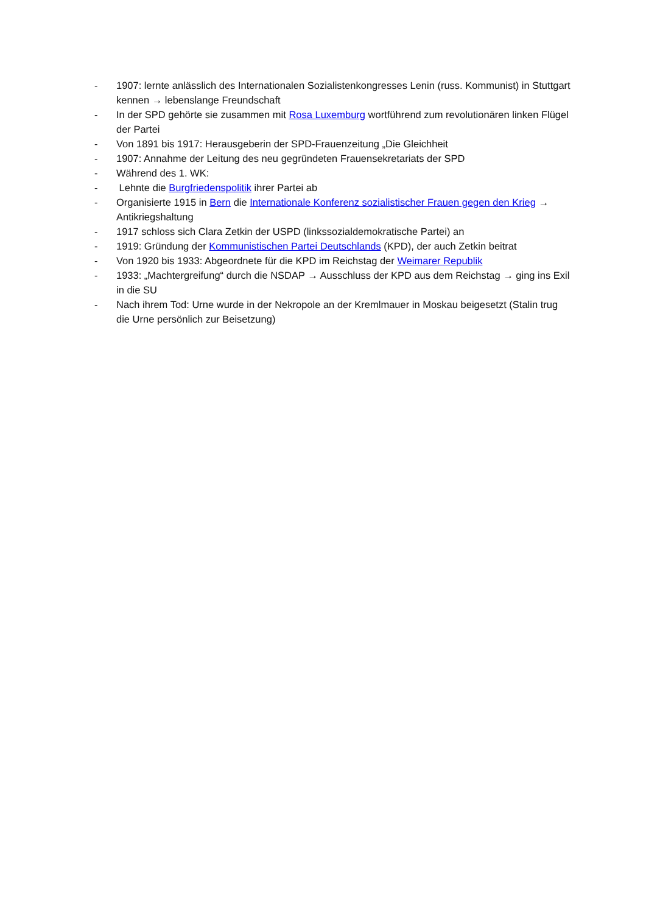- 1907: lernte anlässlich des Internationalen Sozialistenkongresses Lenin (russ. Kommunist) in Stuttgart kennen → lebenslange Freundschaft
- In der SPD gehörte sie zusammen mit Rosa Luxemburg wortführend zum revolutionären linken Flügel der Partei
- Von 1891 bis 1917: Herausgeberin der SPD-Frauenzeitung „Die Gleichheit
- 1907: Annahme der Leitung des neu gegründeten Frauensekretariats der SPD
- Während des 1. WK:
- Lehnte die Burgfriedenspolitik ihrer Partei ab
- Organisierte 1915 in Bern die Internationale Konferenz sozialistischer Frauen gegen den Krieg → Antikriegshaltung
- 1917 schloss sich Clara Zetkin der USPD (linkssozialdemokratische Partei) an
- 1919: Gründung der Kommunistischen Partei Deutschlands (KPD), der auch Zetkin beitrat
- Von 1920 bis 1933: Abgeordnete für die KPD im Reichstag der Weimarer Republik
- 1933: „Machtergreifung“ durch die NSDAP → Ausschluss der KPD aus dem Reichstag → ging ins Exil in die SU
- Nach ihrem Tod: Urne wurde in der Nekropole an der Kremlmauer in Moskau beigesetzt (Stalin trug die Urne persönlich zur Beisetzung)